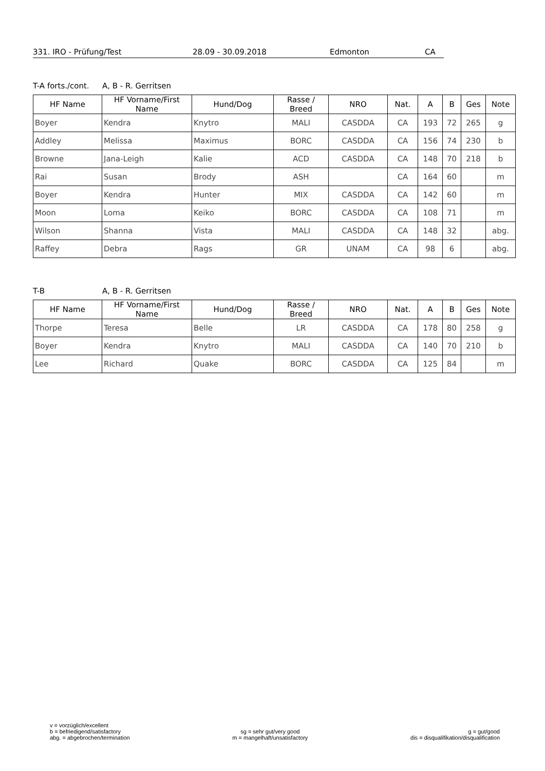331. IRO - Prüfung/Test 28.09 - 30.09.2018 Edmonton CA
T-A forts./cont. A, B - R. Gerritsen
| HF Name | HF Vorname/First Name | Hund/Dog | Rasse / Breed | NRO | Nat. | A | B | Ges | Note |
| --- | --- | --- | --- | --- | --- | --- | --- | --- | --- |
| Boyer | Kendra | Knytro | MALI | CASDDA | CA | 193 | 72 | 265 | g |
| Addley | Melissa | Maximus | BORC | CASDDA | CA | 156 | 74 | 230 | b |
| Browne | Jana-Leigh | Kalie | ACD | CASDDA | CA | 148 | 70 | 218 | b |
| Rai | Susan | Brody | ASH | | CA | 164 | 60 | | m |
| Boyer | Kendra | Hunter | MIX | CASDDA | CA | 142 | 60 | | m |
| Moon | Loma | Keiko | BORC | CASDDA | CA | 108 | 71 | | m |
| Wilson | Shanna | Vista | MALI | CASDDA | CA | 148 | 32 | | abg. |
| Raffey | Debra | Rags | GR | UNAM | CA | 98 | 6 | | abg. |
T-B A, B - R. Gerritsen
| HF Name | HF Vorname/First Name | Hund/Dog | Rasse / Breed | NRO | Nat. | A | B | Ges | Note |
| --- | --- | --- | --- | --- | --- | --- | --- | --- | --- |
| Thorpe | Teresa | Belle | LR | CASDDA | CA | 178 | 80 | 258 | g |
| Boyer | Kendra | Knytro | MALI | CASDDA | CA | 140 | 70 | 210 | b |
| Lee | Richard | Quake | BORC | CASDDA | CA | 125 | 84 | | m |
v = vorzüglich/excellent
b = befriedigend/satisfactory
abg. = abgebrochen/termination
sg = sehr gut/very good
m = mangelhaft/unsatisfactory
g = gut/good
dis = disqualifikation/disqualification